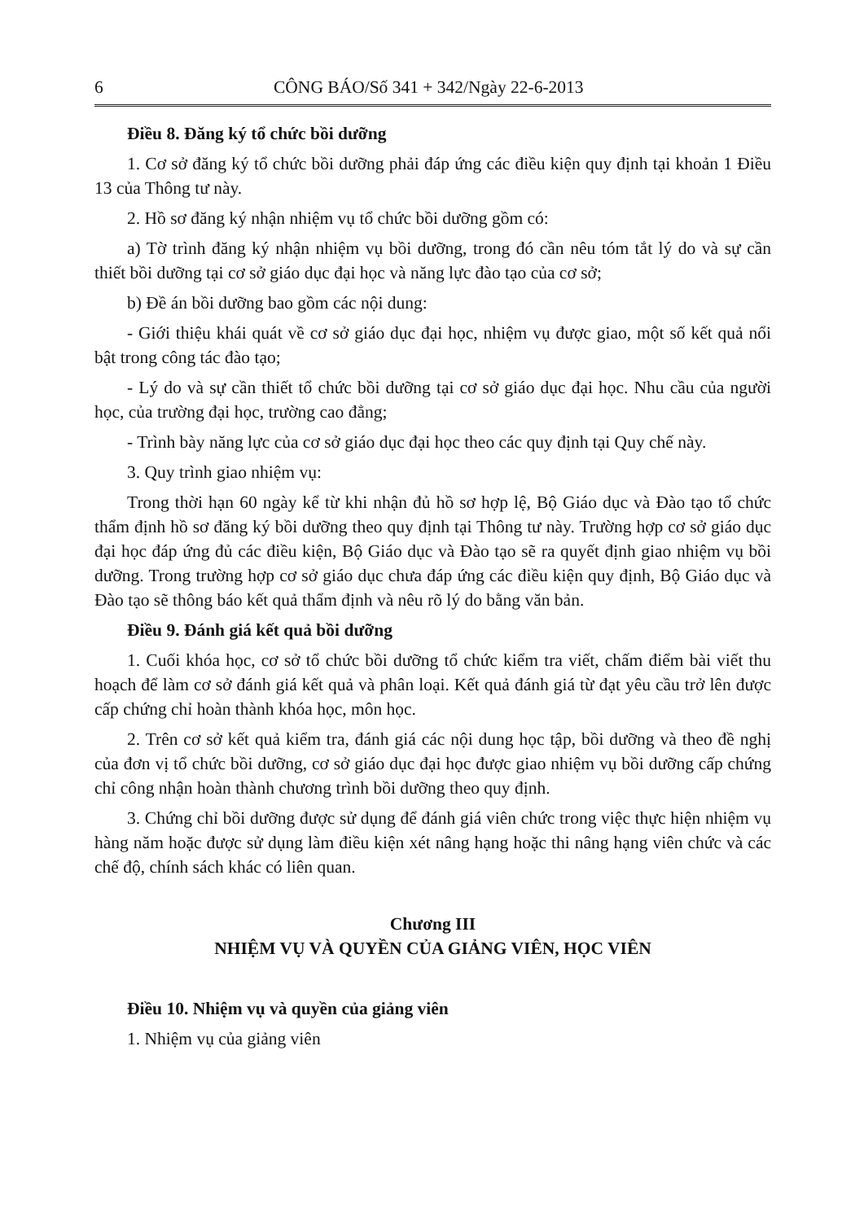6 CÔNG BÁO/Số 341 + 342/Ngày 22-6-2013
Điều 8. Đăng ký tổ chức bồi dưỡng
1. Cơ sở đăng ký tổ chức bồi dưỡng phải đáp ứng các điều kiện quy định tại khoản 1 Điều 13 của Thông tư này.
2. Hồ sơ đăng ký nhận nhiệm vụ tổ chức bồi dưỡng gồm có:
a) Tờ trình đăng ký nhận nhiệm vụ bồi dưỡng, trong đó cần nêu tóm tắt lý do và sự cần thiết bồi dưỡng tại cơ sở giáo dục đại học và năng lực đào tạo của cơ sở;
b) Đề án bồi dưỡng bao gồm các nội dung:
- Giới thiệu khái quát về cơ sở giáo dục đại học, nhiệm vụ được giao, một số kết quả nổi bật trong công tác đào tạo;
- Lý do và sự cần thiết tổ chức bồi dưỡng tại cơ sở giáo dục đại học. Nhu cầu của người học, của trường đại học, trường cao đẳng;
- Trình bày năng lực của cơ sở giáo dục đại học theo các quy định tại Quy chế này.
3. Quy trình giao nhiệm vụ:
Trong thời hạn 60 ngày kể từ khi nhận đủ hồ sơ hợp lệ, Bộ Giáo dục và Đào tạo tổ chức thẩm định hồ sơ đăng ký bồi dưỡng theo quy định tại Thông tư này. Trường hợp cơ sở giáo dục đại học đáp ứng đủ các điều kiện, Bộ Giáo dục và Đào tạo sẽ ra quyết định giao nhiệm vụ bồi dưỡng. Trong trường hợp cơ sở giáo dục chưa đáp ứng các điều kiện quy định, Bộ Giáo dục và Đào tạo sẽ thông báo kết quả thẩm định và nêu rõ lý do bằng văn bản.
Điều 9. Đánh giá kết quả bồi dưỡng
1. Cuối khóa học, cơ sở tổ chức bồi dưỡng tổ chức kiểm tra viết, chấm điểm bài viết thu hoạch để làm cơ sở đánh giá kết quả và phân loại. Kết quả đánh giá từ đạt yêu cầu trở lên được cấp chứng chỉ hoàn thành khóa học, môn học.
2. Trên cơ sở kết quả kiểm tra, đánh giá các nội dung học tập, bồi dưỡng và theo đề nghị của đơn vị tổ chức bồi dưỡng, cơ sở giáo dục đại học được giao nhiệm vụ bồi dưỡng cấp chứng chỉ công nhận hoàn thành chương trình bồi dưỡng theo quy định.
3. Chứng chỉ bồi dưỡng được sử dụng để đánh giá viên chức trong việc thực hiện nhiệm vụ hàng năm hoặc được sử dụng làm điều kiện xét nâng hạng hoặc thi nâng hạng viên chức và các chế độ, chính sách khác có liên quan.
Chương III
NHIỆM VỤ VÀ QUYỀN CỦA GIẢNG VIÊN, HỌC VIÊN
Điều 10. Nhiệm vụ và quyền của giảng viên
1. Nhiệm vụ của giảng viên